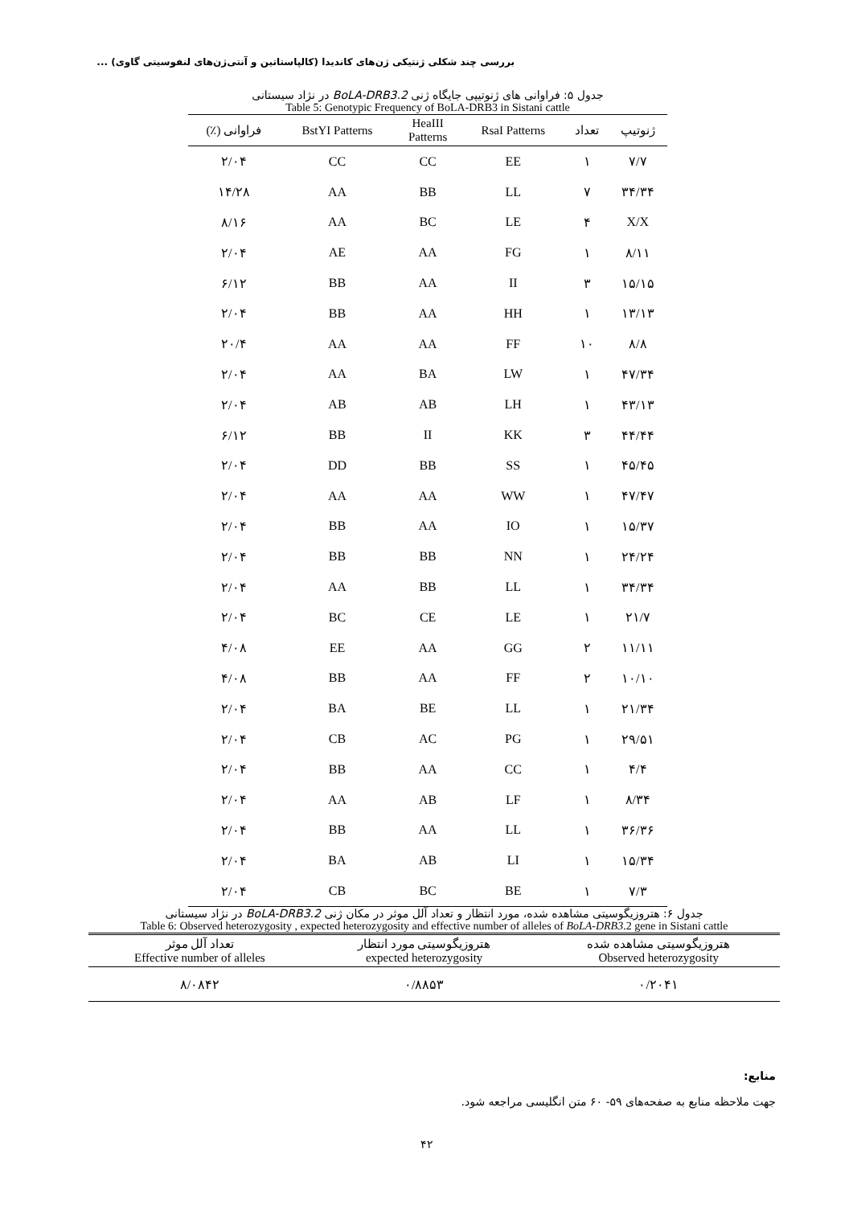بررسی چند شکلی ژنتیکی ژن‌های کاندیدا (کالپاستاتین و آنتی‌ژن‌های لنفوسیتی گاوی) ...
جدول ۵: فراوانی های ژنوتیپی جایگاه ژنی BoLA-DRB3.2 در نژاد سیستانی
Table 5: Genotypic Frequency of BoLA-DRB3 in Sistani cattle
| ژنوتیپ | تعداد | RsaI Patterns | HeaIII Patterns | BstYI Patterns | فراوانی (٪) |
| --- | --- | --- | --- | --- | --- |
| ۷/۷ | ۱ | EE | CC | CC | ۲/۰۴ |
| ۳۴/۳۴ | ۷ | LL | BB | AA | ۱۴/۲۸ |
| X/X | ۴ | LE | BC | AA | ۸/۱۶ |
| ۸/۱۱ | ۱ | FG | AA | AE | ۲/۰۴ |
| ۱۵/۱۵ | ۳ | II | AA | BB | ۶/۱۲ |
| ۱۳/۱۳ | ۱ | HH | AA | BB | ۲/۰۴ |
| ۸/۸ | ۱۰ | FF | AA | AA | ۲۰/۴ |
| ۴۷/۳۴ | ۱ | LW | BA | AA | ۲/۰۴ |
| ۴۳/۱۳ | ۱ | LH | AB | AB | ۲/۰۴ |
| ۴۴/۴۴ | ۳ | KK | II | BB | ۶/۱۲ |
| ۴۵/۴۵ | ۱ | SS | BB | DD | ۲/۰۴ |
| ۴۷/۴۷ | ۱ | WW | AA | AA | ۲/۰۴ |
| ۱۵/۳۷ | ۱ | IO | AA | BB | ۲/۰۴ |
| ۲۴/۲۴ | ۱ | NN | BB | BB | ۲/۰۴ |
| ۳۴/۳۴ | ۱ | LL | BB | AA | ۲/۰۴ |
| ۲۱/۷ | ۱ | LE | CE | BC | ۲/۰۴ |
| ۱۱/۱۱ | ۲ | GG | AA | EE | ۴/۰۸ |
| ۱۰/۱۰ | ۲ | FF | AA | BB | ۴/۰۸ |
| ۲۱/۳۴ | ۱ | LL | BE | BA | ۲/۰۴ |
| ۲۹/۵۱ | ۱ | PG | AC | CB | ۲/۰۴ |
| ۴/۴ | ۱ | CC | AA | BB | ۲/۰۴ |
| ۸/۳۴ | ۱ | LF | AB | AA | ۲/۰۴ |
| ۳۶/۳۶ | ۱ | LL | AA | BB | ۲/۰۴ |
| ۱۵/۳۴ | ۱ | LI | AB | BA | ۲/۰۴ |
| ۷/۳ | ۱ | BE | BC | CB | ۲/۰۴ |
جدول ۶: هتروزیگوسیتی مشاهده شده، مورد انتظار و تعداد آلل موثر در مکان ژنی BoLA-DRB3.2 در نژاد سیستانی
Table 6: Observed heterozygosity , expected heterozygosity and effective number of alleles of BoLA-DRB3.2 gene in Sistani cattle
| هتروزیگوسیتی مشاهده شده Observed heterozygosity | هتروزیگوسیتی مورد انتظار expected heterozygosity | تعداد آلل موثر Effective number of alleles |
| --- | --- | --- |
| ۰/۲۰۴۱ | ۰/۸۸۵۳ | ۸/۰۸۴۲ |
منابع:
جهت ملاحظه منابع به صفحه‌های ۵۹- ۶۰ متن انگلیسی مراجعه شود.
۴۲